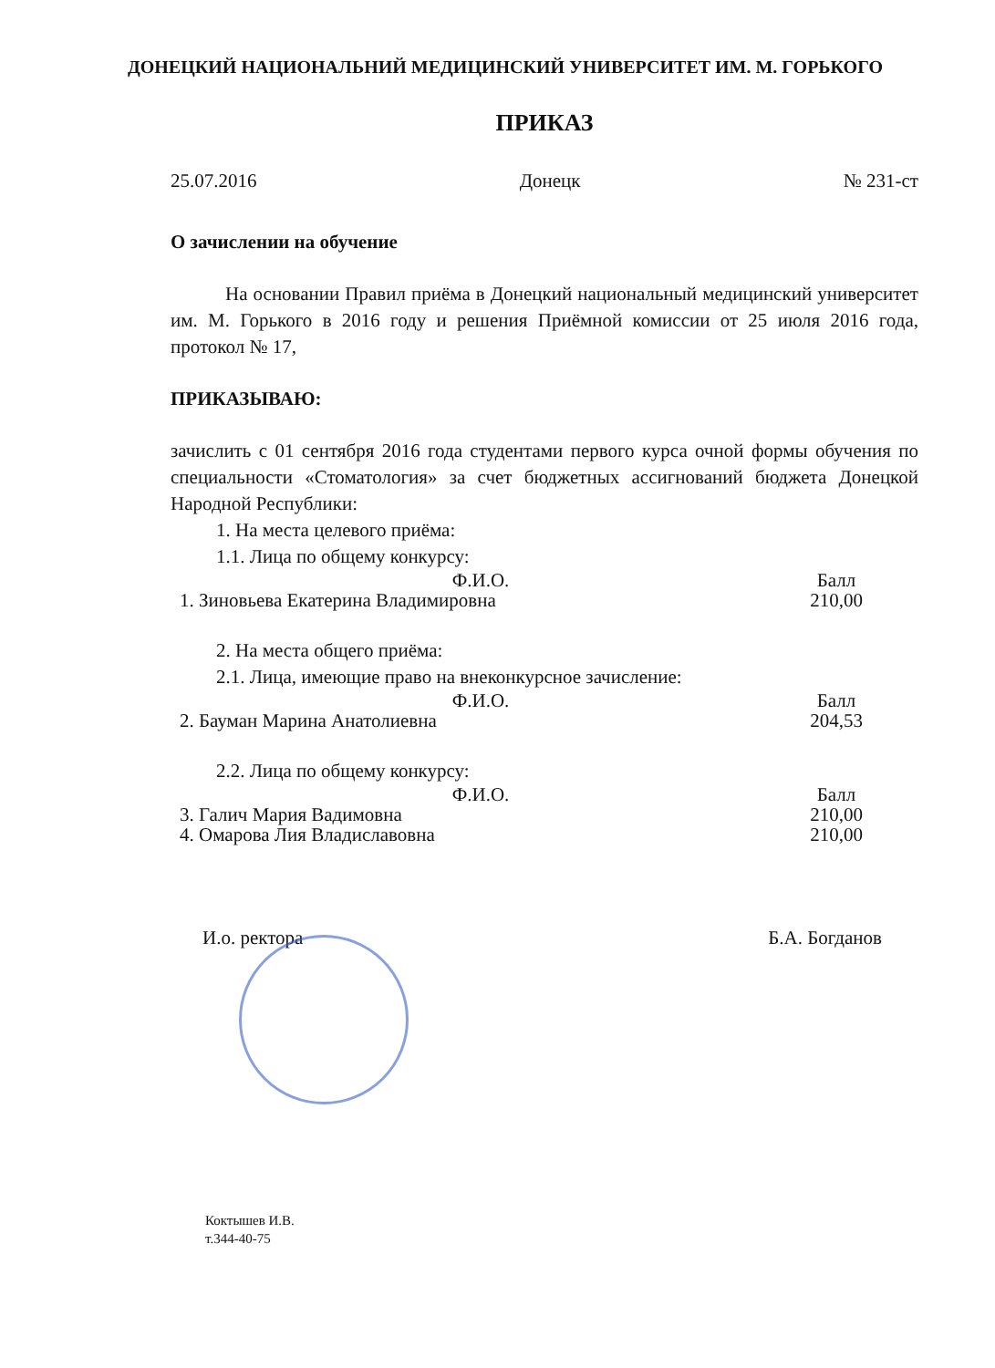ДОНЕЦКИЙ НАЦИОНАЛЬНИЙ МЕДИЦИНСКИЙ УНИВЕРСИТЕТ ИМ. М. ГОРЬКОГО
ПРИКАЗ
25.07.2016 Донецк № 231-ст
О зачислении на обучение
На основании Правил приёма в Донецкий национальный медицинский университет им. М. Горького в 2016 году и решения Приёмной комиссии от 25 июля 2016 года, протокол № 17,
ПРИКАЗЫВАЮ:
зачислить с 01 сентября 2016 года студентами первого курса очной формы обучения по специальности «Стоматология» за счет бюджетных ассигнований бюджета Донецкой Народной Республики:
1. На места целевого приёма:
1.1. Лица по общему конкурсу:
| Ф.И.О. | Балл |
| --- | --- |
| 1. Зиновьева Екатерина Владимировна | 210,00 |
2. На места общего приёма:
2.1. Лица, имеющие право на внеконкурсное зачисление:
| Ф.И.О. | Балл |
| --- | --- |
| 2. Бауман Марина Анатолиевна | 204,53 |
2.2. Лица по общему конкурсу:
| Ф.И.О. | Балл |
| --- | --- |
| 3. Галич Мария Вадимовна | 210,00 |
| 4. Омарова Лия Владиславовна | 210,00 |
И.о. ректора Б.А. Богданов
Коктышев И.В.
т.344-40-75